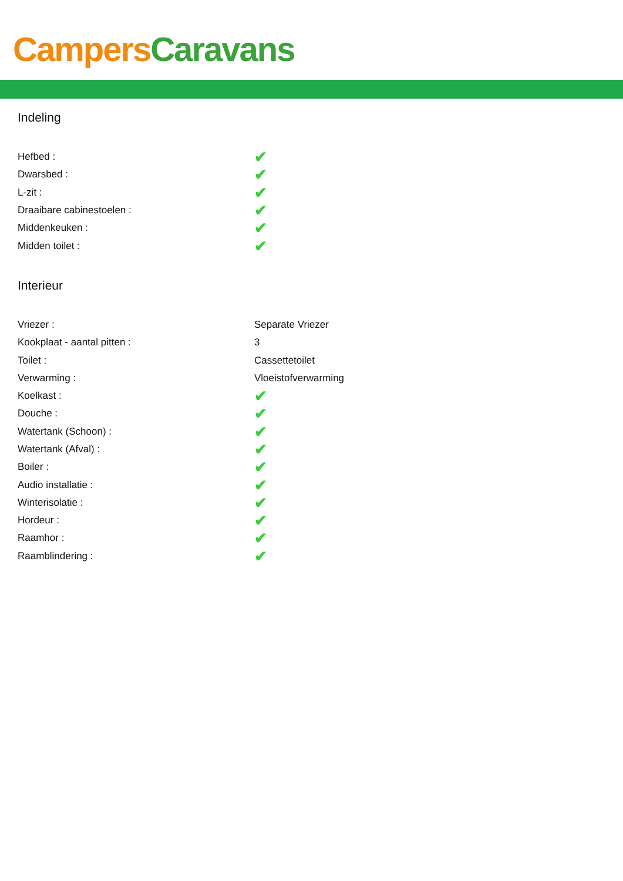Campers Caravans
Indeling
| Hefbed : | ✔ |
| Dwarsbed : | ✔ |
| L-zit : | ✔ |
| Draaibare cabinestoelen : | ✔ |
| Middenkeuken : | ✔ |
| Midden toilet : | ✔ |
Interieur
| Vriezer : | Separate Vriezer |
| Kookplaat - aantal pitten : | 3 |
| Toilet : | Cassettetoilet |
| Verwarming : | Vloeistofverwarming |
| Koelkast : | ✔ |
| Douche : | ✔ |
| Watertank (Schoon) : | ✔ |
| Watertank (Afval) : | ✔ |
| Boiler : | ✔ |
| Audio installatie : | ✔ |
| Winterisolatie : | ✔ |
| Hordeur : | ✔ |
| Raamhor : | ✔ |
| Raamblindering : | ✔ |